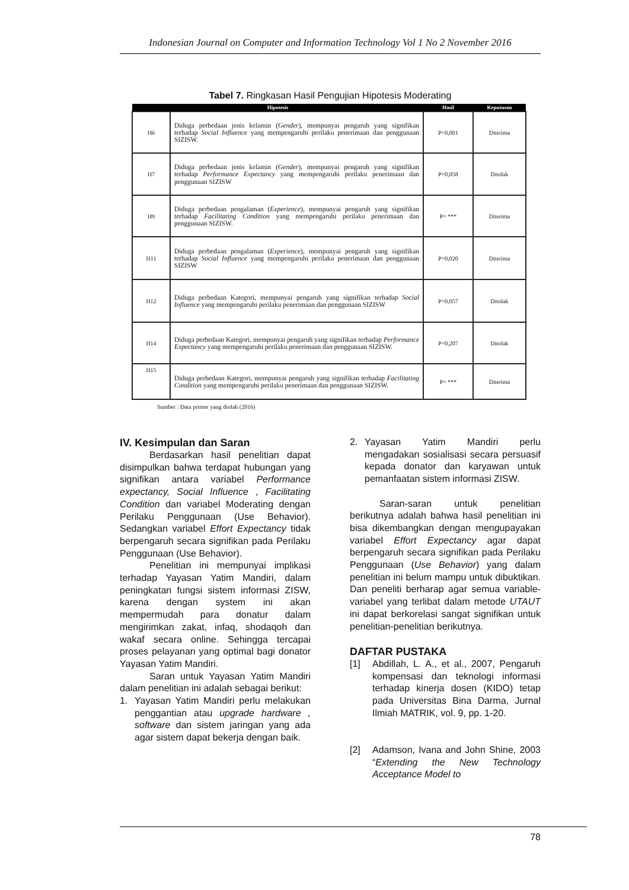Indonesian Journal on Computer and Information Technology Vol 1 No 2 November 2016
Tabel 7. Ringkasan Hasil Pengujian Hipotesis Moderating
| Hipotesis | | Hasil | Keputusan |
| --- | --- | --- | --- |
| H6 | Diduga perbedaan jenis kelamin ( Gender ), mempunyai pengaruh yang signifikan terhadap Social Influence yang mempengaruhi perilaku penerimaan dan penggunaan SIZISW. | P=0,001 | Diterima |
| H7 | Diduga perbedaan jenis kelamin ( Gender ), mempunyai pengaruh yang signifikan terhadap Performance Expectancy yang mempengaruhi perilaku penerimaan dan penggunaan SIZISW | P=0,058 | Ditolak |
| H9 | Diduga perbedaan pengalaman ( Experience ), mempunyai pengaruh yang signifikan terhadap Facilitating Condition yang mempengaruhi perilaku penerimaan dan penggunaan SIZISW. | P= *** | Diterima |
| H11 | Diduga perbedaan pengalaman ( Experience ), mempunyai pengaruh yang signifikan terhadap Social Influence yang mempengaruhi perilaku penerimaan dan penggunaan SIZISW | P=0,020 | Diterima |
| H12 | Diduga perbedaan Kategori, mempunyai pengaruh yang signifikan terhadap Social Influence yang mempengaruhi perilaku penerimaan dan penggunaan SIZISW | P=0,057 | Ditolak |
| H14 | Diduga perbedaan Kategori, mempunyai pengaruh yang signifikan terhadap Performance Expectancy yang mempengaruhi perilaku penerimaan dan penggunaan SIZISW. | P=0,207 | Ditolak |
| H15 | Diduga perbedaan Kategori, mempunyai pengaruh yang signifikan terhadap Facilitating Condition yang mempengaruhi perilaku penerimaan dan penggunaan SIZISW. | P= *** | Diterima |
Sumber : Data primer yang diolah (2016)
IV. Kesimpulan dan Saran
Berdasarkan hasil penelitian dapat disimpulkan bahwa terdapat hubungan yang signifikan antara variabel Performance expectancy, Social Influence , Facilitating Condition dan variabel Moderating dengan Perilaku Penggunaan (Use Behavior). Sedangkan variabel Effort Expectancy tidak berpengaruh secara signifikan pada Perilaku Penggunaan (Use Behavior).
Penelitian ini mempunyai implikasi terhadap Yayasan Yatim Mandiri, dalam peningkatan fungsi sistem informasi ZISW, karena dengan system ini akan mempermudah para donatur dalam mengirimkan zakat, infaq, shodaqoh dan wakaf secara online. Sehingga tercapai proses pelayanan yang optimal bagi donator Yayasan Yatim Mandiri.
Saran untuk Yayasan Yatim Mandiri dalam penelitian ini adalah sebagai berikut:
1. Yayasan Yatim Mandiri perlu melakukan penggantian atau upgrade hardware , software dan sistem jaringan yang ada agar sistem dapat bekerja dengan baik.
2. Yayasan Yatim Mandiri perlu mengadakan sosialisasi secara persuasif kepada donator dan karyawan untuk pemanfaatan sistem informasi ZISW.
Saran-saran untuk penelitian berikutnya adalah bahwa hasil penelitian ini bisa dikembangkan dengan mengupayakan variabel Effort Expectancy agar dapat berpengaruh secara signifikan pada Perilaku Penggunaan (Use Behavior) yang dalam penelitian ini belum mampu untuk dibuktikan. Dan peneliti berharap agar semua variable-variabel yang terlibat dalam metode UTAUT ini dapat berkorelasi sangat signifikan untuk penelitian-penelitian berikutnya.
DAFTAR PUSTAKA
[1] Abdillah, L. A., et al., 2007, Pengaruh kompensasi dan teknologi informasi terhadap kinerja dosen (KIDO) tetap pada Universitas Bina Darma, Jurnal Ilmiah MATRIK, vol. 9, pp. 1-20.
[2] Adamson, Ivana and John Shine, 2003 “Extending the New Technology Acceptance Model to
78